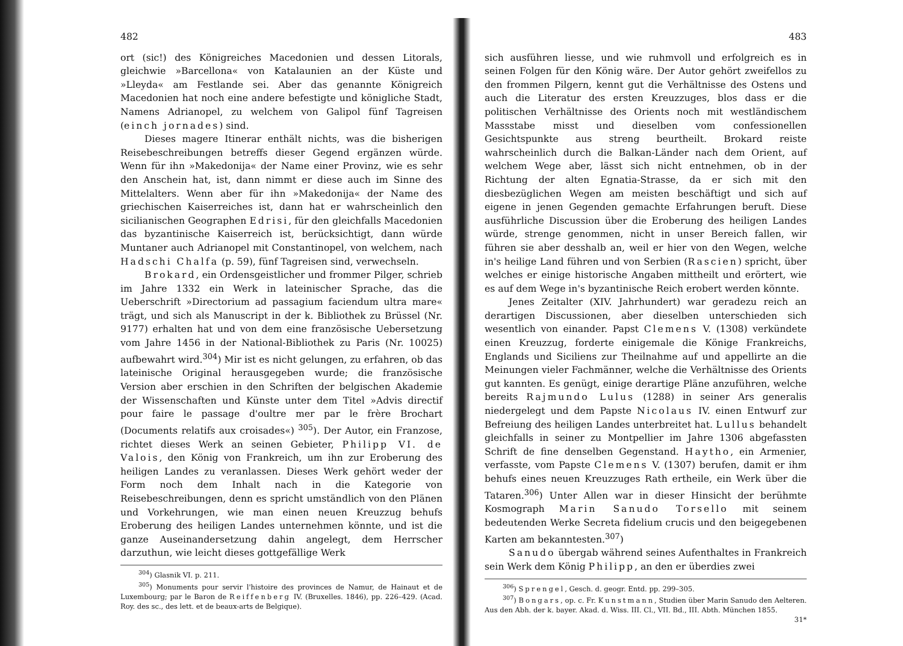482
ort (sic!) des Königreiches Macedonien und dessen Litorals, gleichwie »Barcellona« von Katalaunien an der Küste und »Lleyda« am Festlande sei. Aber das genannte Königreich Macedonien hat noch eine andere befestigte und königliche Stadt, Namens Adrianopel, zu welchem von Galipol fünf Tagreisen (einch jornades) sind.
Dieses magere Itinerar enthält nichts, was die bisherigen Reisebeschreibungen betreffs dieser Gegend ergänzen würde. Wenn für ihn »Makedonija« der Name einer Provinz, wie es sehr den Anschein hat, ist, dann nimmt er diese auch im Sinne des Mittelalters. Wenn aber für ihn »Makedonija« der Name des griechischen Kaiserreiches ist, dann hat er wahrscheinlich den sicilianischen Geographen Edrisi, für den gleichfalls Macedonien das byzantinische Kaiserreich ist, berücksichtigt, dann würde Muntaner auch Adrianopel mit Constantinopel, von welchem, nach Hadschi Chalfa (p. 59), fünf Tagreisen sind, verwechseln.
Brokard, ein Ordensgeistlicher und frommer Pilger, schrieb im Jahre 1332 ein Werk in lateinischer Sprache, das die Ueberschrift »Directorium ad passagium faciendum ultra mare« trägt, und sich als Manuscript in der k. Bibliothek zu Brüssel (Nr. 9177) erhalten hat und von dem eine französische Uebersetzung vom Jahre 1456 in der National-Bibliothek zu Paris (Nr. 10025) aufbewahrt wird.<sup>304</sup>) Mir ist es nicht gelungen, zu erfahren, ob das lateinische Original herausgegeben wurde; die französische Version aber erschien in den Schriften der belgischen Akademie der Wissenschaften und Künste unter dem Titel »Advis directif pour faire le passage d'oultre mer par le frère Brochart (Documents relatifs aux croisades«) <sup>305</sup>). Der Autor, ein Franzose, richtet dieses Werk an seinen Gebieter, Philipp VI. de Valois, den König von Frankreich, um ihn zur Eroberung des heiligen Landes zu veranlassen. Dieses Werk gehört weder der Form noch dem Inhalt nach in die Kategorie von Reisebeschreibungen, denn es spricht umständlich von den Plänen und Vorkehrungen, wie man einen neuen Kreuzzug behufs Eroberung des heiligen Landes unternehmen könnte, und ist die ganze Auseinandersetzung dahin angelegt, dem Herrscher darzuthun, wie leicht dieses gottgefällige Werk
<sup>304</sup>) Glasnik VI. p. 211.
<sup>305</sup>) Monuments pour servir l'histoire des provinces de Namur, de Hainaut et de Luxembourg; par le Baron de Reiffenberg IV. (Bruxelles. 1846), pp. 226–429. (Acad. Roy. des sc., des lett. et de beaux-arts de Belgique).
483
sich ausführen liesse, und wie ruhmvoll und erfolgreich es in seinen Folgen für den König wäre. Der Autor gehört zweifellos zu den frommen Pilgern, kennt gut die Verhältnisse des Ostens und auch die Literatur des ersten Kreuzzuges, blos dass er die politischen Verhältnisse des Orients noch mit westländischem Massstabe misst und dieselben vom confessionellen Gesichtspunkte aus streng beurtheilt. Brokard reiste wahrscheinlich durch die Balkan-Länder nach dem Orient, auf welchem Wege aber, lässt sich nicht entnehmen, ob in der Richtung der alten Egnatia-Strasse, da er sich mit den diesbezüglichen Wegen am meisten beschäftigt und sich auf eigene in jenen Gegenden gemachte Erfahrungen beruft. Diese ausführliche Discussion über die Eroberung des heiligen Landes würde, strenge genommen, nicht in unser Bereich fallen, wir führen sie aber desshalb an, weil er hier von den Wegen, welche in's heilige Land führen und von Serbien (Rascien) spricht, über welches er einige historische Angaben mittheilt und erörtert, wie es auf dem Wege in's byzantinische Reich erobert werden könnte.
Jenes Zeitalter (XIV. Jahrhundert) war geradezu reich an derartigen Discussionen, aber dieselben unterschieden sich wesentlich von einander. Papst Clemens V. (1308) verkündete einen Kreuzzug, forderte einigemale die Könige Frankreichs, Englands und Siciliens zur Theilnahme auf und appellirte an die Meinungen vieler Fachmänner, welche die Verhältnisse des Orients gut kannten. Es genügt, einige derartige Pläne anzuführen, welche bereits Rajmundo Lulus (1288) in seiner Ars generalis niedergelegt und dem Papste Nicolaus IV. einen Entwurf zur Befreiung des heiligen Landes unterbreitet hat. Lullus behandelt gleichfalls in seiner zu Montpellier im Jahre 1306 abgefassten Schrift de fine denselben Gegenstand. Haytho, ein Armenier, verfasste, vom Papste Clemens V. (1307) berufen, damit er ihm behufs eines neuen Kreuzzuges Rath ertheile, ein Werk über die Tataren.<sup>306</sup>) Unter Allen war in dieser Hinsicht der berühmte Kosmograph Marin Sanudo Torsello mit seinem bedeutenden Werke Secreta fidelium crucis und den beigegebenen Karten am bekanntesten.<sup>307</sup>)
Sanudo übergab während seines Aufenthaltes in Frankreich sein Werk dem König Philipp, an den er überdies zwei
<sup>306</sup>) Sprengel, Gesch. d. geogr. Entd. pp. 299–305.
<sup>307</sup>) Bongars, op. c. Fr. Kunstmann, Studien über Marin Sanudo den Aelteren. Aus den Abh. der k. bayer. Akad. d. Wiss. III. Cl., VII. Bd., III. Abth. München 1855. 31*